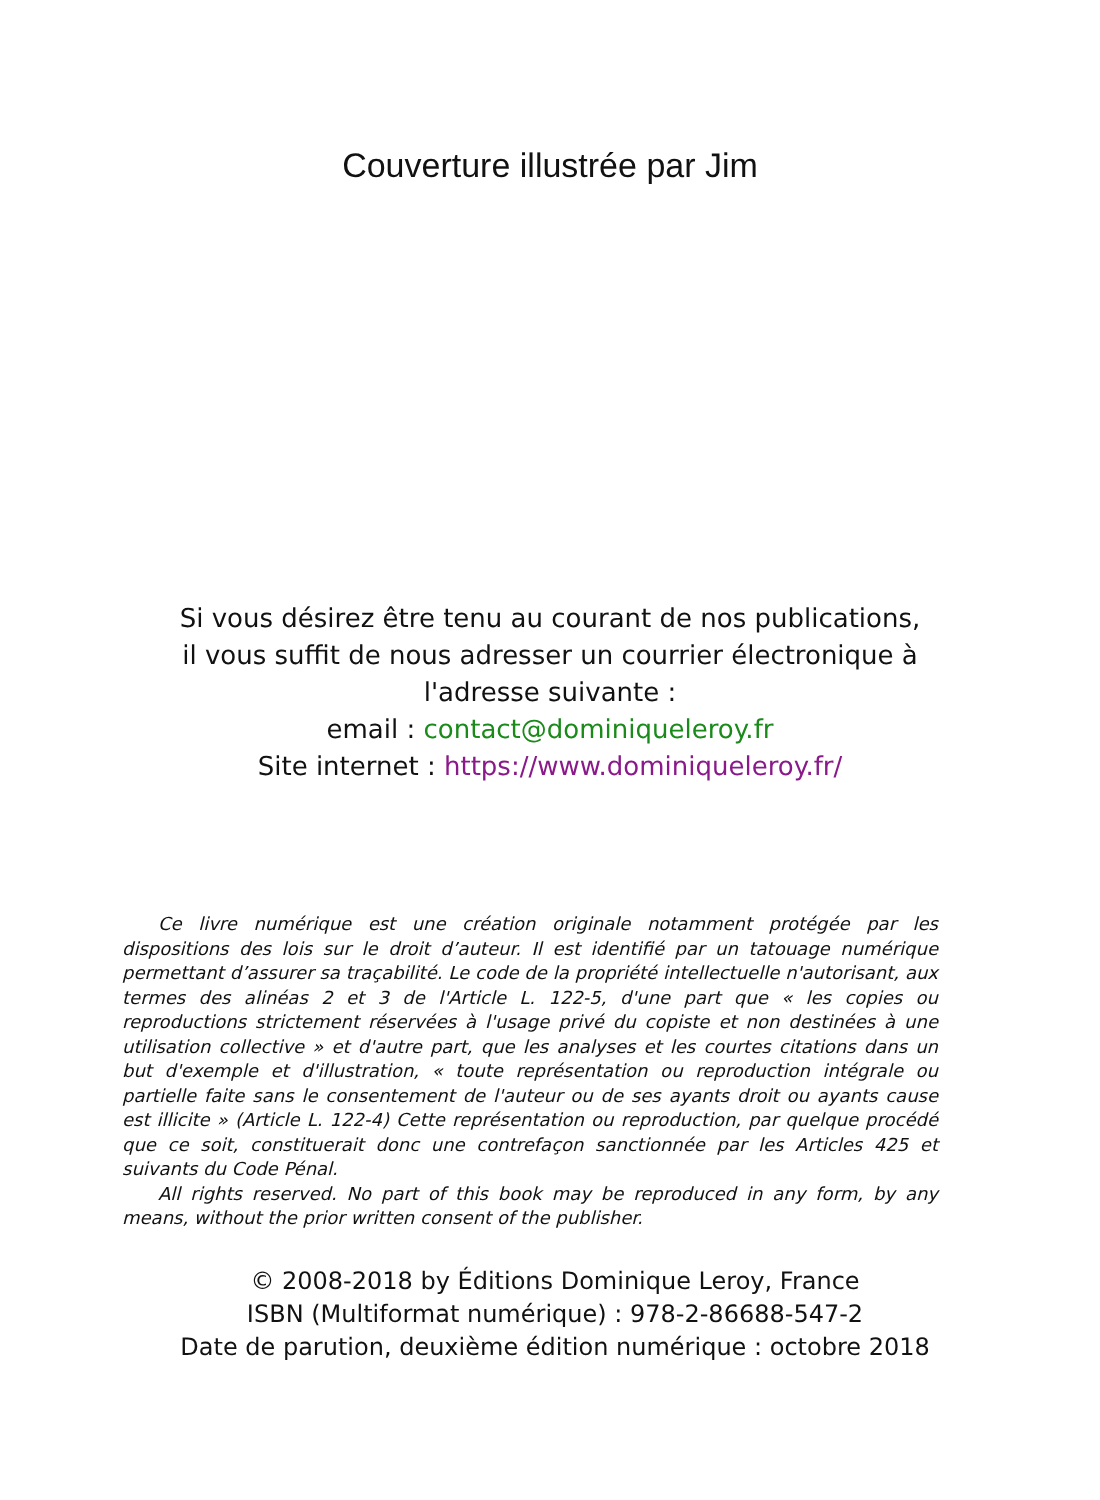Couverture illustrée par Jim
Si vous désirez être tenu au courant de nos publications, il vous suffit de nous adresser un courrier électronique à l'adresse suivante :
email : contact@dominiqueleroy.fr
Site internet : https://www.dominiqueleroy.fr/
Ce livre numérique est une création originale notamment protégée par les dispositions des lois sur le droit d’auteur. Il est identifié par un tatouage numérique permettant d’assurer sa traçabilité. Le code de la propriété intellectuelle n'autorisant, aux termes des alinéas 2 et 3 de l'Article L. 122-5, d'une part que « les copies ou reproductions strictement réservées à l'usage privé du copiste et non destinées à une utilisation collective » et d'autre part, que les analyses et les courtes citations dans un but d'exemple et d'illustration, « toute représentation ou reproduction intégrale ou partielle faite sans le consentement de l'auteur ou de ses ayants droit ou ayants cause est illicite » (Article L. 122-4) Cette représentation ou reproduction, par quelque procédé que ce soit, constituerait donc une contrefaçon sanctionnée par les Articles 425 et suivants du Code Pénal.
All rights reserved. No part of this book may be reproduced in any form, by any means, without the prior written consent of the publisher.
© 2008-2018 by Éditions Dominique Leroy, France
ISBN (Multiformat numérique) : 978-2-86688-547-2
Date de parution, deuxième édition numérique : octobre 2018